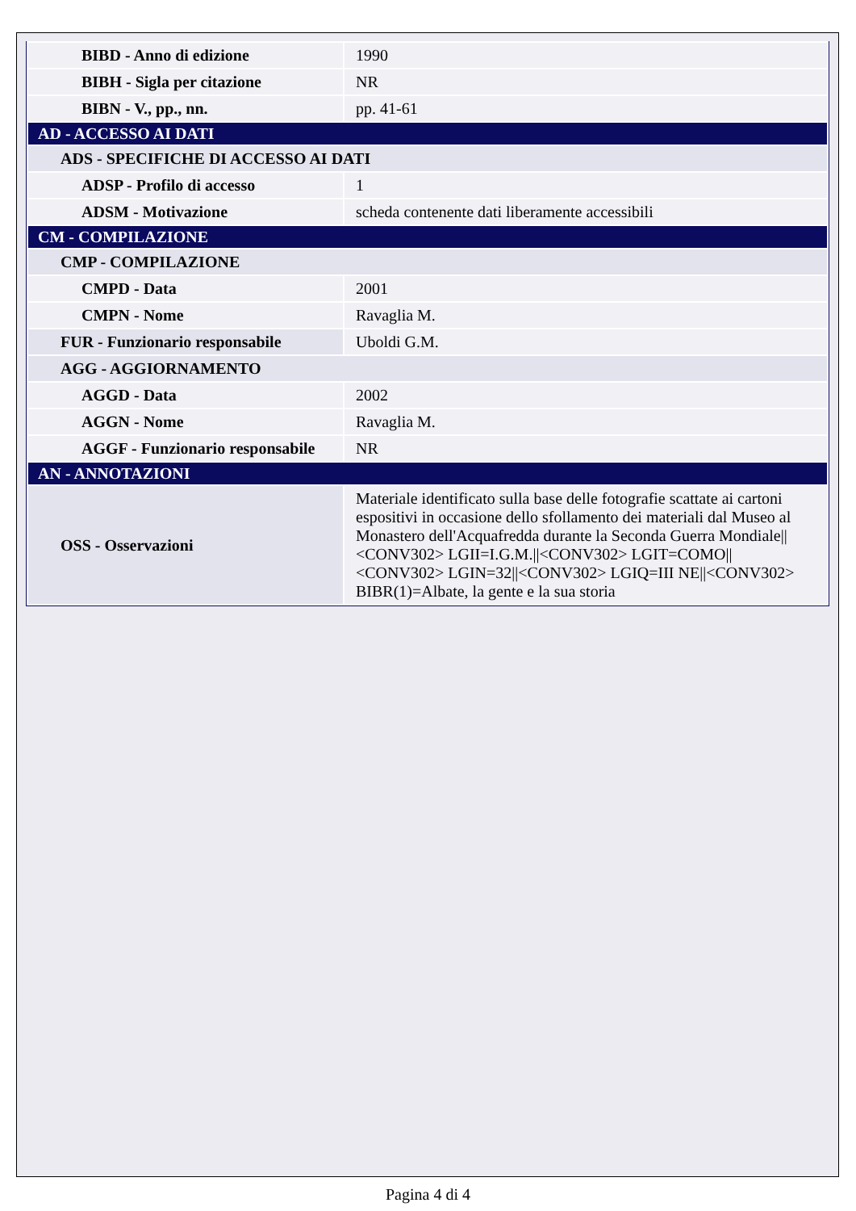| BIBD - Anno di edizione | 1990 |
| BIBH - Sigla per citazione | NR |
| BIBN - V., pp., nn. | pp. 41-61 |
| AD - ACCESSO AI DATI | |
| ADS - SPECIFICHE DI ACCESSO AI DATI | |
| ADSP - Profilo di accesso | 1 |
| ADSM - Motivazione | scheda contenente dati liberamente accessibili |
| CM - COMPILAZIONE | |
| CMP - COMPILAZIONE | |
| CMPD - Data | 2001 |
| CMPN - Nome | Ravaglia M. |
| FUR - Funzionario responsabile | Uboldi G.M. |
| AGG - AGGIORNAMENTO | |
| AGGD - Data | 2002 |
| AGGN - Nome | Ravaglia M. |
| AGGF - Funzionario responsabile | NR |
| AN - ANNOTAZIONI | |
| OSS - Osservazioni | Materiale identificato sulla base delle fotografie scattate ai cartoni espositivi in occasione dello sfollamento dei materiali dal Museo al Monastero dell'Acquafredda durante la Seconda Guerra Mondiale//<CONV302> LGII=I.G.M.//<CONV302> LGIT=COMO//<CONV302> LGIN=32//<CONV302> LGIQ=III NE//<CONV302> BIBR(1)=Albate, la gente e la sua storia |
Pagina 4 di 4